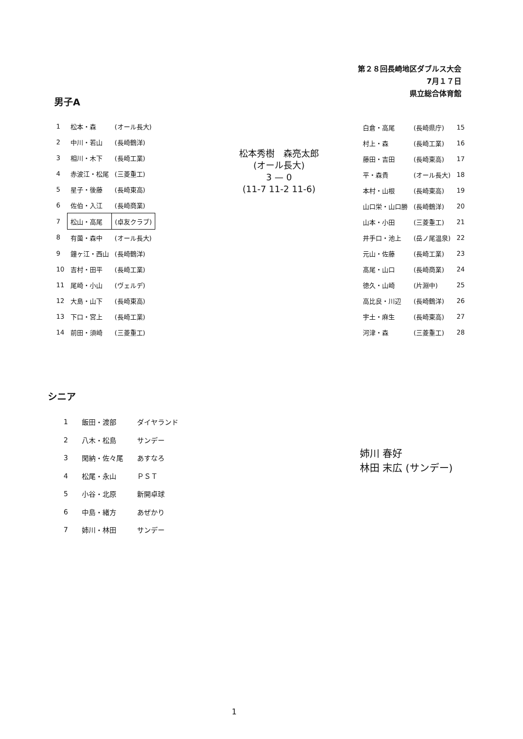第２８回長崎地区ダブルス大会
7月１７日
県立総合体育館
男子A
| 1 | 松本・森 | (オール長大) |
| 2 | 中川・若山 | (長崎鶴洋) |
| 3 | 相川・木下 | (長崎工業) |
| 4 | 赤波江・松尾 | (三菱重工) |
| 5 | 星子・後藤 | (長崎東高) |
| 6 | 佐伯・入江 | (長崎商業) |
| 7 | 松山・高尾 | (卓友クラブ) |
| 8 | 有薗・森中 | (オール長大) |
| 9 | 鐘ヶ江・西山 | (長崎鶴洋) |
| 10 | 吉村・田平 | (長崎工業) |
| 11 | 尾崎・小山 | (ヴェルデ) |
| 12 | 大島・山下 | (長崎東高) |
| 13 | 下口・宮上 | (長崎工業) |
| 14 | 前田・須崎 | (三菱重工) |
松本秀樹　森亮太郎
(オール長大)
3 — 0
(11-7 11-2 11-6)
| 白倉・高尾 | (長崎県庁) | 15 |
| 村上・森 | (長崎工業) | 16 |
| 藤田・吉田 | (長崎東高) | 17 |
| 平・森貴 | (オール長大) | 18 |
| 本村・山根 | (長崎東高) | 19 |
| 山口栄・山口勝 | (長崎鶴洋) | 20 |
| 山本・小田 | (三菱重工) | 21 |
| 井手口・池上 | (岳ノ尾温泉) | 22 |
| 元山・佐藤 | (長崎工業) | 23 |
| 髙尾・山口 | (長崎商業) | 24 |
| 徳久・山崎 | (片淵中) | 25 |
| 高比良・川辺 | (長崎鶴洋) | 26 |
| 宇土・麻生 | (長崎東高) | 27 |
| 河津・森 | (三菱重工) | 28 |
シニア
| 1 | 飯田・渡部 | ダイヤランド |
| 2 | 八木・松島 | サンデー |
| 3 | 閑納・佐々尾 | あすなろ |
| 4 | 松尾・永山 | ＰＳＴ |
| 5 | 小谷・北原 | 新開卓球 |
| 6 | 中島・緒方 | あぜかり |
| 7 | 姉川・林田 | サンデー |
姉川 春好
林田 末広 (サンデー)
1